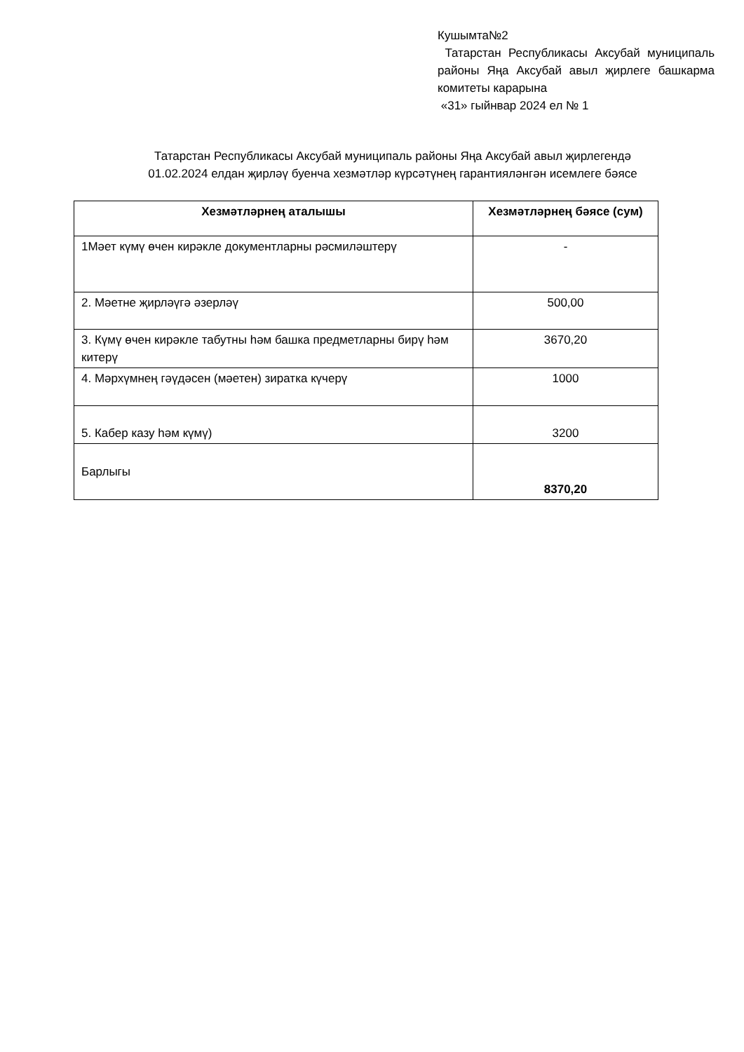Кушымта№2
Татарстан Республикасы Аксубай муниципаль районы Яңа Аксубай авыл җирлеге башкарма комитеты карарына
«31» гыйнвар 2024 ел № 1
Татарстан Республикасы Аксубай муниципаль районы Яңа Аксубай авыл җирлегендә
01.02.2024 елдан җирләү буенча хезмәтләр күрсәтүнең гарантияләнгән исемлеге бәясе
| Хезмәтләрнең аталышы | Хезмәтләрнең бәясе (сум) |
| --- | --- |
| 1Мәет күмү өчен кирәкле документларны рәсмиләштерү | - |
| 2. Мәетне җирләүгә әзерләү | 500,00 |
| 3. Күмү өчен кирәкле табутны һәм башка предметларны бирү һәм китерү | 3670,20 |
| 4. Мәрхүмнең гәүдәсен (мәетен) зиратка күчерү | 1000 |
| 5. Кабер казу һәм күмү) | 3200 |
| Барлыгы | 8370,20 |